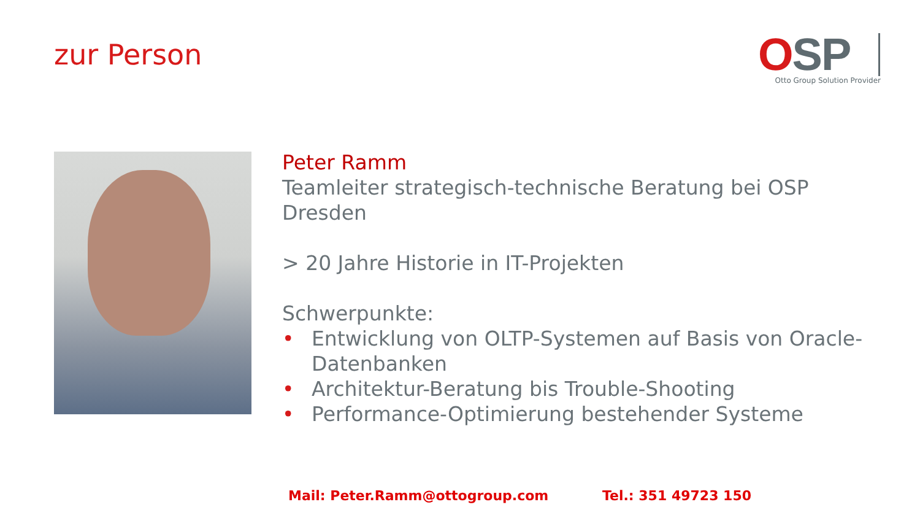zur Person
OSP
Otto Group Solution Provider
Peter Ramm
Teamleiter strategisch-technische Beratung bei OSP Dresden
> 20 Jahre Historie in IT-Projekten
Schwerpunkte:
• Entwicklung von OLTP-Systemen auf Basis von Oracle-Datenbanken
• Architektur-Beratung bis Trouble-Shooting
• Performance-Optimierung bestehender Systeme
Mail: Peter.Ramm@ottogroup.com Tel.: 351 49723 150